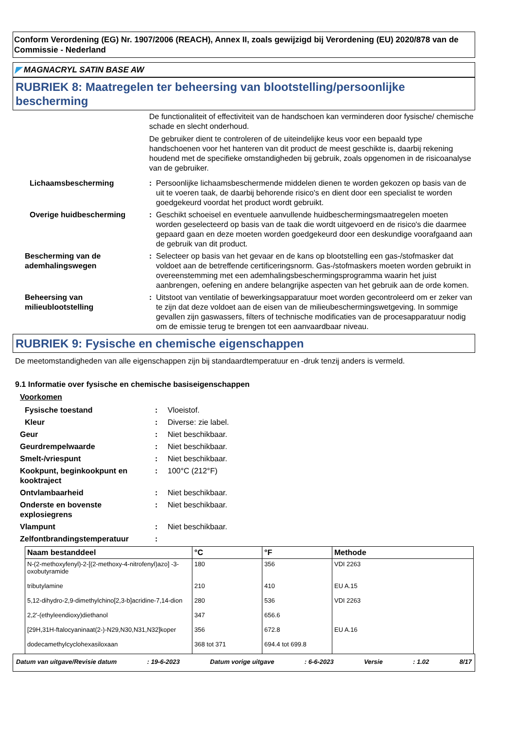Conform Verordening (EG) Nr. 1907/2006 (REACH), Annex II, zoals gewijzigd bij Verordening (EU) 2020/878 van de Commissie - Nederland
◤ MAGNACRYL SATIN BASE AW
RUBRIEK 8: Maatregelen ter beheersing van blootstelling/persoonlijke bescherming
De functionaliteit of effectiviteit van de handschoen kan verminderen door fysische/ chemische schade en slecht onderhoud.
De gebruiker dient te controleren of de uiteindelijke keus voor een bepaald type handschoenen voor het hanteren van dit product de meest geschikte is, daarbij rekening houdend met de specifieke omstandigheden bij gebruik, zoals opgenomen in de risicoanalyse van de gebruiker.
Lichaamsbescherming : Persoonlijke lichaamsbeschermende middelen dienen te worden gekozen op basis van de uit te voeren taak, de daarbij behorende risico's en dient door een specialist te worden goedgekeurd voordat het product wordt gebruikt.
Overige huidbescherming : Geschikt schoeisel en eventuele aanvullende huidbeschermingsmaatregelen moeten worden geselecteerd op basis van de taak die wordt uitgevoerd en de risico's die daarmee gepaard gaan en deze moeten worden goedgekeurd door een deskundige voorafgaand aan de gebruik van dit product.
Bescherming van de ademhalingswegen
: Selecteer op basis van het gevaar en de kans op blootstelling een gas-/stofmasker dat voldoet aan de betreffende certificeringsnorm. Gas-/stofmaskers moeten worden gebruikt in overeenstemming met een ademhalingsbeschermingsprogramma waarin het juist aanbrengen, oefening en andere belangrijke aspecten van het gebruik aan de orde komen.
Beheersing van milieublootstelling
: Uitstoot van ventilatie of bewerkingsapparatuur moet worden gecontroleerd om er zeker van te zijn dat deze voldoet aan de eisen van de milieubeschermingswetgeving. In sommige gevallen zijn gaswassers, filters of technische modificaties van de procesapparatuur nodig om de emissie terug te brengen tot een aanvaardbaar niveau.
RUBRIEK 9: Fysische en chemische eigenschappen
De meetomstandigheden van alle eigenschappen zijn bij standaardtemperatuur en -druk tenzij anders is vermeld.
9.1 Informatie over fysische en chemische basiseigenschappen
Voorkomen
Fysische toestand : Vloeistof.
Kleur : Diverse: zie label.
Geur : Niet beschikbaar.
Geurdrempelwaarde : Niet beschikbaar.
Smelt-/vriespunt : Niet beschikbaar.
Kookpunt, beginkookpunt en kooktraject
: 100°C (212°F)
Ontvlambaarheid : Niet beschikbaar.
Onderste en bovenste explosiegrens
: Niet beschikbaar.
Vlampunt : Niet beschikbaar.
Zelfontbrandingstemperatuur :
| Naam bestanddeel | °C | °F | Methode |
| --- | --- | --- | --- |
| N-(2-methoxyfenyl)-2-[(2-methoxy-4-nitrofenyl)azo] -3-oxobutyramide | 180 | 356 | VDI 2263 |
| tributylamine | 210 | 410 | EU A.15 |
| 5,12-dihydro-2,9-dimethylchino[2,3-b]acridine-7,14-dion | 280 | 536 | VDI 2263 |
| 2,2'-(ethyleendioxy)diethanol | 347 | 656.6 | |
| [29H,31H-ftalocyaninaat(2-)-N29,N30,N31,N32]koper | 356 | 672.8 | EU A.16 |
| dodecamethylcyclohexasiloxaan | 368 tot 371 | 694.4 tot 699.8 | |
Datum van uitgave/Revisie datum: 19-6-2023 Datum vorige uitgave: 6-6-2023 Versie: 1.02 8/17